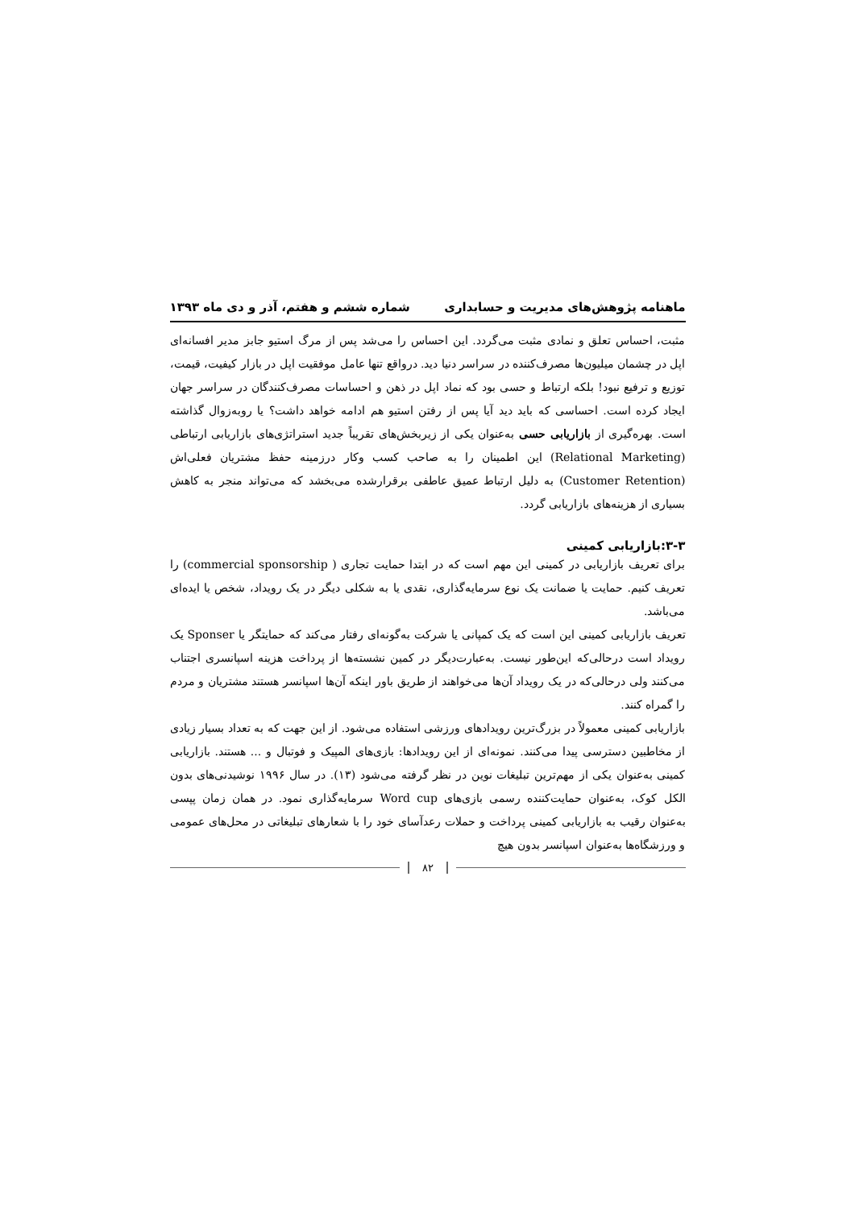ماهنامه پژوهش‌های مدیریت و حسابداری
شماره ششم و هفتم، آذر و دی ماه ۱۳۹۳
مثبت، احساس تعلق و نمادی مثبت می‌گردد. این احساس را می‌شد پس از مرگ استیو جابز مدیر افسانه‌ای اپل در چشمان میلیون‌ها مصرف‌کننده در سراسر دنیا دید. درواقع تنها عامل موفقیت اپل در بازار کیفیت، قیمت، توزیع و ترفیع نبود! بلکه ارتباط و حسی بود که نماد اپل در ذهن و احساسات مصرف‌کنندگان در سراسر جهان ایجاد کرده است. احساسی که باید دید آیا پس از رفتن استیو هم ادامه خواهد داشت؟ یا روبه‌زوال گذاشته است. بهره‌گیری از بازاریابی حسی به‌عنوان یکی از زیربخش‌های تقریباً جدید استراتژی‌های بازاریابی ارتباطی (Relational Marketing) این اطمینان را به صاحب کسب و‌کار درزمینه حفظ مشتریان فعلی‌اش (Customer Retention) به دلیل ارتباط عمیق عاطفی برقرارشده می‌بخشد که می‌تواند منجر به کاهش بسیاری از هزینه‌های بازاریابی گردد.
۳-۳:بازاریابی کمینی
برای تعریف بازاریابی در کمینی این مهم است که در ابتدا حمایت تجاری ( commercial sponsorship) را تعریف کنیم. حمایت یا ضمانت یک نوع سرمایه‌گذاری، نقدی یا به شکلی دیگر در یک رویداد، شخص یا ایده‌ای می‌باشد.
تعریف بازاریابی کمینی این است که یک کمپانی یا شرکت به‌گونه‌ای رفتار می‌کند که حمایتگر یا Sponser یک رویداد است درحالی‌که این‌طور نیست. به‌عبارت‌دیگر در کمین نشسته‌ها از پرداخت هزینه اسپانسری اجتناب می‌کنند ولی درحالی‌که در یک رویداد آن‌ها می‌خواهند از طریق باور اینکه آن‌ها اسپانسر هستند مشتریان و مردم را گمراه کنند.
بازاریابی کمینی معمولاً در بزرگ‌ترین رویدادهای ورزشی استفاده می‌شود. از این جهت که به تعداد بسیار زیادی از مخاطبین دسترسی پیدا می‌کنند. نمونه‌ای از این رویدادها: بازی‌های المپیک و فوتبال و ... هستند. بازاریابی کمینی به‌عنوان یکی از مهم‌ترین تبلیغات نوین در نظر گرفته می‌شود (۱۳). در سال ۱۹۹۶ نوشیدنی‌های بدون الکل کوک، به‌عنوان حمایت‌کننده رسمی بازی‌های Word cup سرمایه‌گذاری نمود. در همان زمان پپسی به‌عنوان رقیب به بازاریابی کمینی پرداخت و حملات رعدآسای خود را با شعارهای تبلیغاتی در محل‌های عمومی و ورزشگاه‌ها به‌عنوان اسپانسر بدون هیچ
۸۲